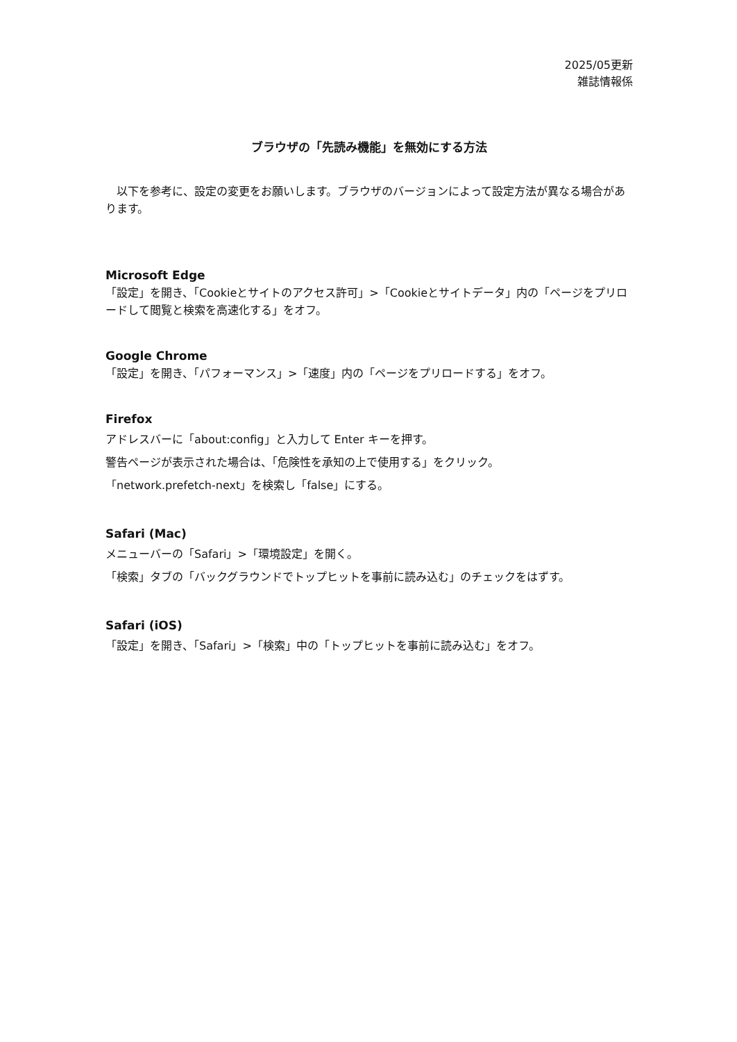2025/05更新
雑誌情報係
ブラウザの「先読み機能」を無効にする方法
　以下を参考に、設定の変更をお願いします。ブラウザのバージョンによって設定方法が異なる場合があります。
Microsoft Edge
「設定」を開き、「Cookieとサイトのアクセス許可」>「Cookieとサイトデータ」内の「ページをプリロードして閲覧と検索を高速化する」をオフ。
Google Chrome
「設定」を開き、「パフォーマンス」>「速度」内の「ページをプリロードする」をオフ。
Firefox
アドレスバーに「about:config」と入力して Enter キーを押す。
警告ページが表示された場合は、「危険性を承知の上で使用する」をクリック。
「network.prefetch-next」を検索し「false」にする。
Safari (Mac)
メニューバーの「Safari」>「環境設定」を開く。
「検索」タブの「バックグラウンドでトップヒットを事前に読み込む」のチェックをはずす。
Safari (iOS)
「設定」を開き、「Safari」>「検索」中の「トップヒットを事前に読み込む」をオフ。